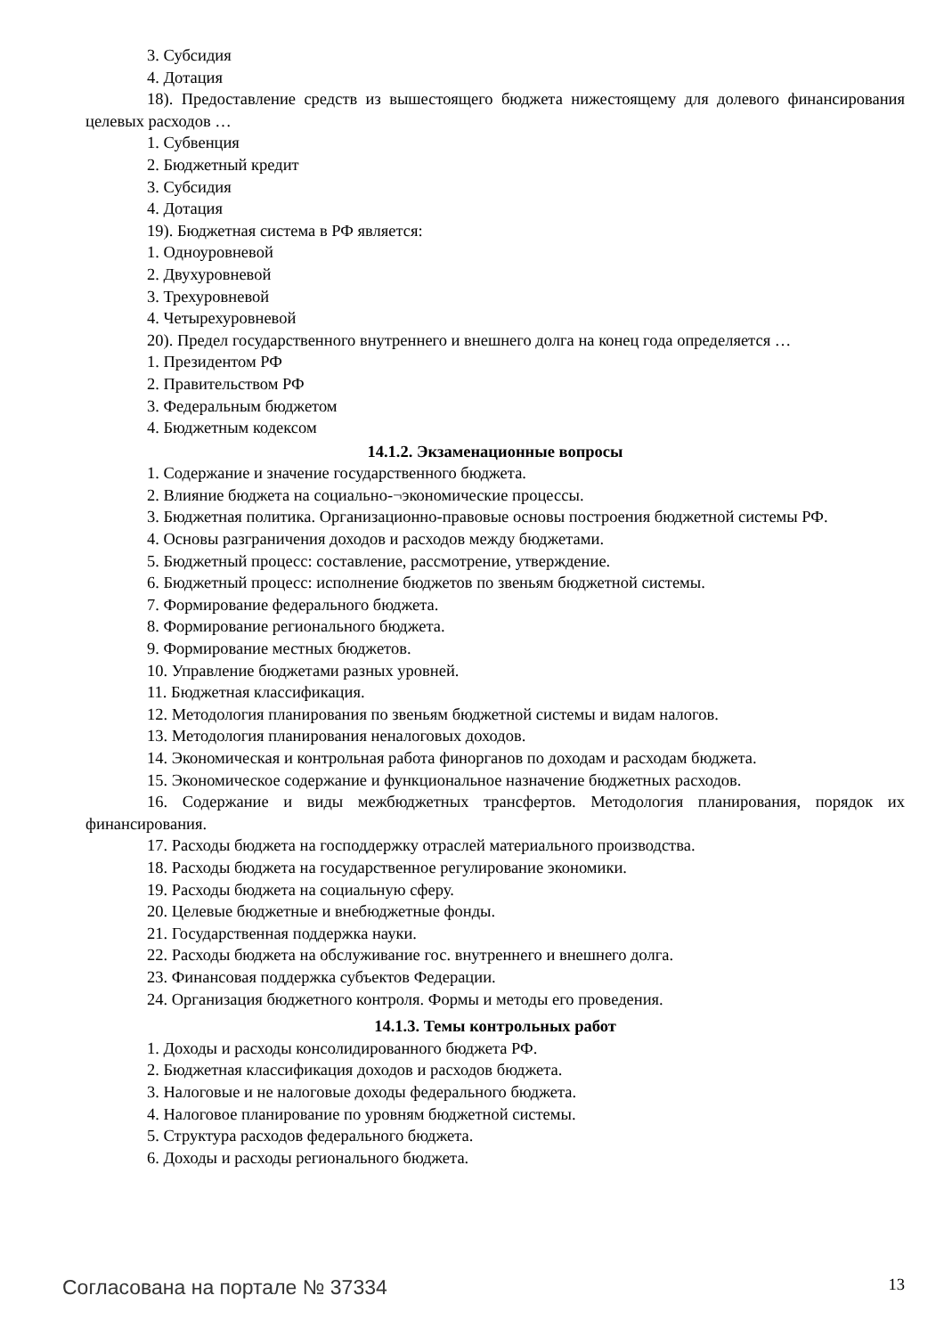3. Субсидия
4. Дотация
18). Предоставление средств из вышестоящего бюджета нижестоящему для долевого финансирования целевых расходов …
1. Субвенция
2. Бюджетный кредит
3. Субсидия
4. Дотация
19). Бюджетная система в РФ является:
1. Одноуровневой
2. Двухуровневой
3. Трехуровневой
4. Четырехуровневой
20). Предел государственного внутреннего и внешнего долга на конец года определяется …
1. Президентом РФ
2. Правительством РФ
3. Федеральным бюджетом
4. Бюджетным кодексом
14.1.2. Экзаменационные вопросы
1. Содержание и значение государственного бюджета.
2. Влияние бюджета на социально-¬экономические процессы.
3. Бюджетная политика. Организационно-правовые основы построения бюджетной системы РФ.
4. Основы разграничения доходов и расходов между бюджетами.
5. Бюджетный процесс: составление, рассмотрение, утверждение.
6. Бюджетный процесс: исполнение бюджетов по звеньям бюджетной системы.
7. Формирование федерального бюджета.
8. Формирование регионального бюджета.
9. Формирование местных бюджетов.
10. Управление бюджетами разных уровней.
11. Бюджетная классификация.
12. Методология планирования по звеньям бюджетной системы и видам налогов.
13. Методология планирования неналоговых доходов.
14. Экономическая и контрольная работа финорганов по доходам и расходам бюджета.
15. Экономическое содержание и функциональное назначение бюджетных расходов.
16. Содержание и виды межбюджетных трансфертов. Методология планирования, порядок их финансирования.
17. Расходы бюджета на господдержку отраслей материального производства.
18. Расходы бюджета на государственное регулирование экономики.
19. Расходы бюджета на социальную сферу.
20. Целевые бюджетные и внебюджетные фонды.
21. Государственная поддержка науки.
22. Расходы бюджета на обслуживание гос. внутреннего и внешнего долга.
23. Финансовая поддержка субъектов Федерации.
24. Организация бюджетного контроля. Формы и методы его проведения.
14.1.3. Темы контрольных работ
1. Доходы и расходы консолидированного бюджета РФ.
2. Бюджетная классификация доходов и расходов бюджета.
3. Налоговые и не налоговые доходы федерального бюджета.
4. Налоговое планирование по уровням бюджетной системы.
5. Структура расходов федерального бюджета.
6. Доходы и расходы регионального бюджета.
Согласована на портале № 37334 13